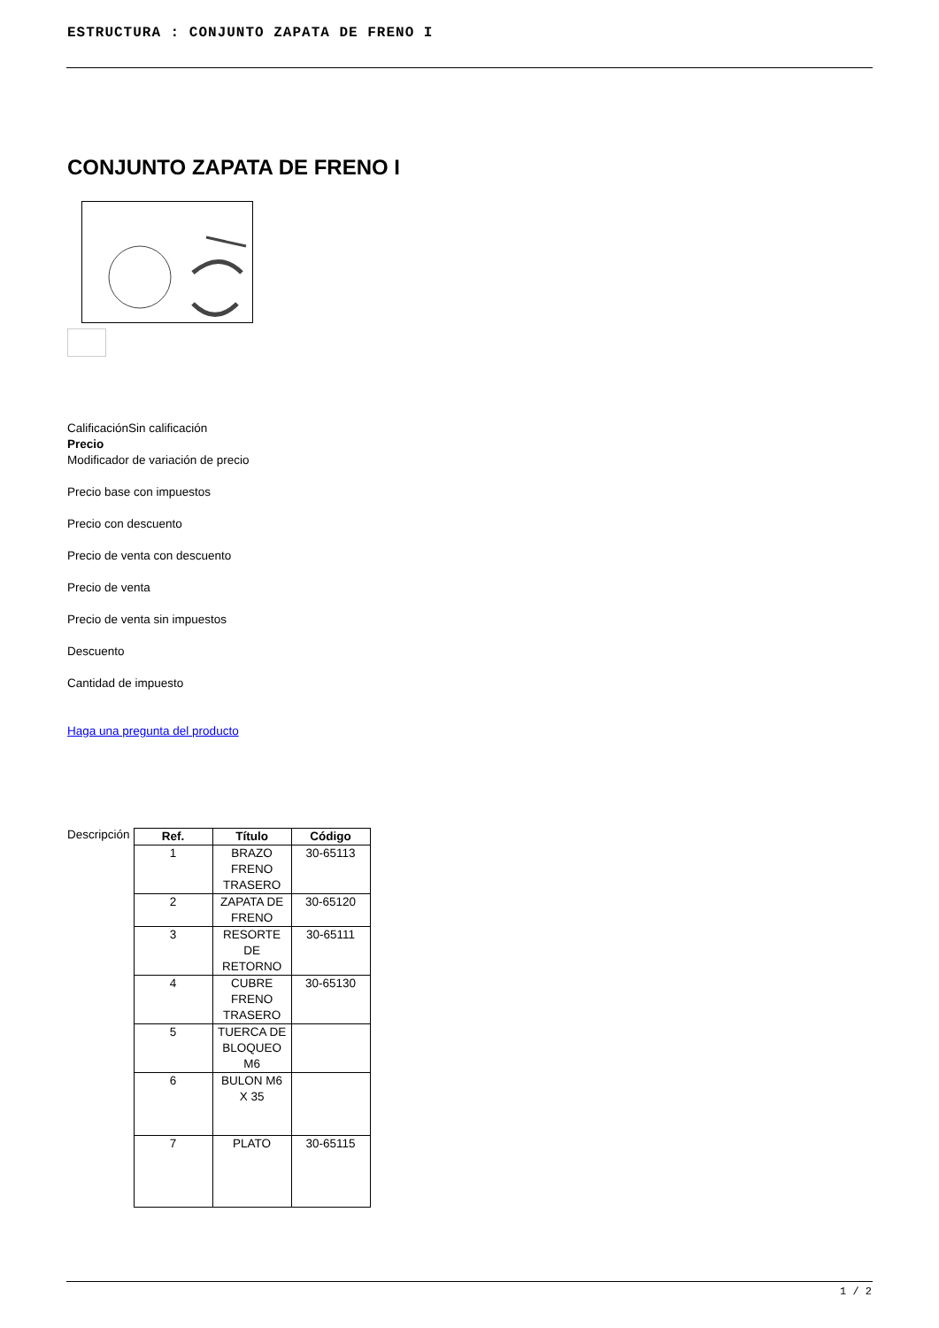ESTRUCTURA : CONJUNTO ZAPATA DE FRENO I
CONJUNTO ZAPATA DE FRENO I
CalificaciónSin calificación
Precio
Modificador de variación de precio
Precio base con impuestos
Precio con descuento
Precio de venta con descuento
Precio de venta
Precio de venta sin impuestos
Descuento
Cantidad de impuesto
Haga una pregunta del producto
Descripción
| Ref. | Título | Código |
| --- | --- | --- |
| 1 | BRAZO FRENO TRASERO | 30-65113 |
| 2 | ZAPATA DE FRENO | 30-65120 |
| 3 | RESORTE DE RETORNO | 30-65111 |
| 4 | CUBRE FRENO TRASERO | 30-65130 |
| 5 | TUERCA DE BLOQUEO M6 | |
| 6 | BULON M6 X 35 | |
| 7 | PLATO | 30-65115 |
1 / 2